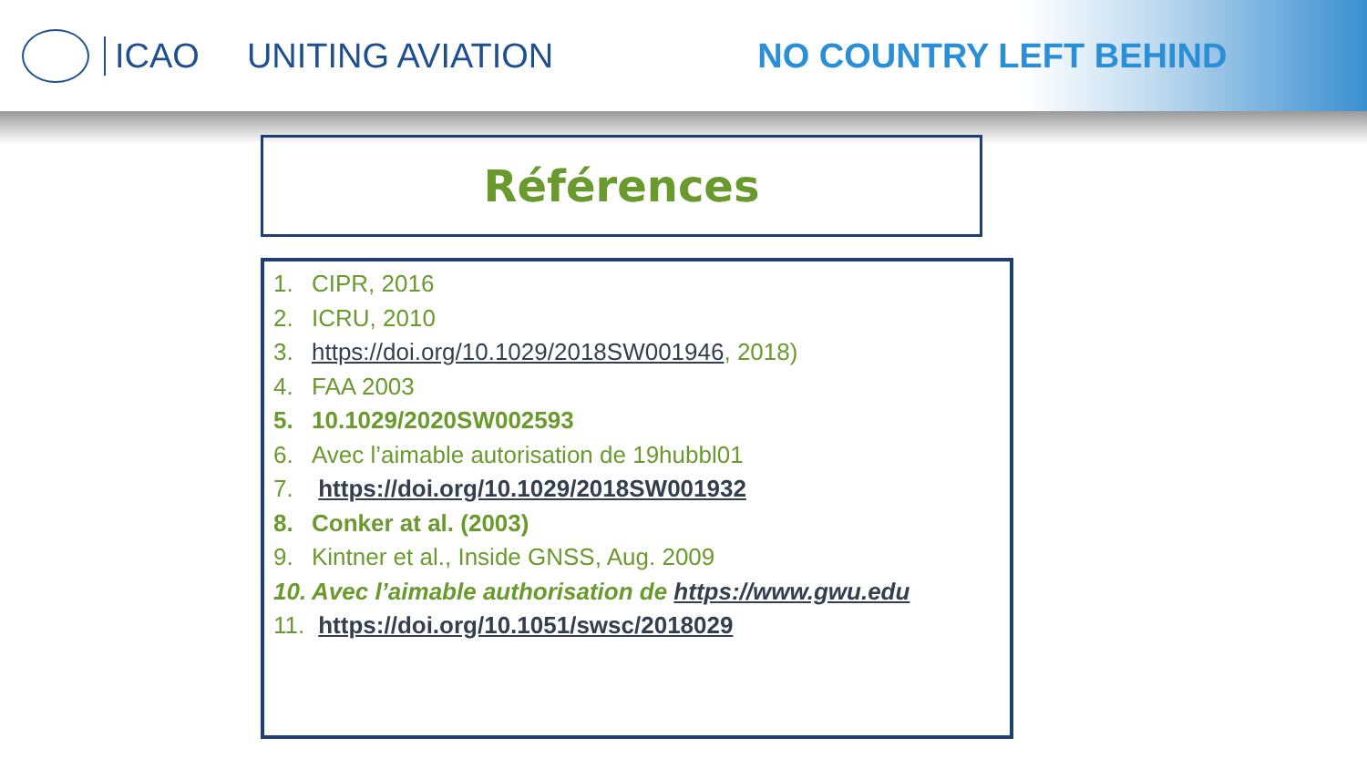ICAO UNITING AVIATION NO COUNTRY LEFT BEHIND
Références
1. CIPR, 2016
2. ICRU, 2010
3. https://doi.org/10.1029/2018SW001946, 2018)
4. FAA 2003
5. 10.1029/2020SW002593
6. Avec l’aimable autorisation de 19hubbl01
7. https://doi.org/10.1029/2018SW001932
8. Conker at al. (2003)
9. Kintner et al., Inside GNSS, Aug. 2009
10. Avec l’aimable authorisation de https://www.gwu.edu
11. https://doi.org/10.1051/swsc/2018029